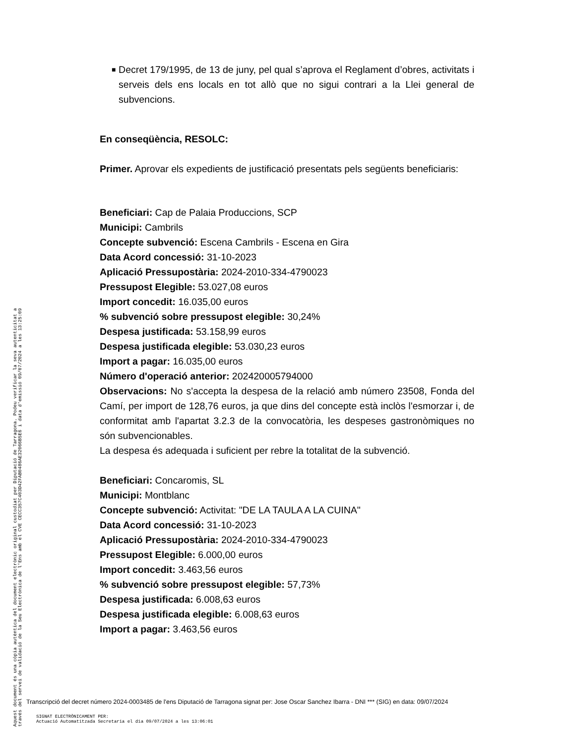■
Decret 179/1995, de 13 de juny, pel qual s’aprova el Reglament d’obres, activitats i serveis dels ens locals en tot allò que no sigui contrari a la Llei general de subvencions.
En conseqüència, RESOLC:
Primer. Aprovar els expedients de justificació presentats pels següents beneficiaris:
Beneficiari: Cap de Palaia Produccions, SCP
Municipi: Cambrils
Concepte subvenció: Escena Cambrils - Escena en Gira
Data Acord concessió: 31-10-2023
Aplicació Pressupostària: 2024-2010-334-4790023
Pressupost Elegible: 53.027,08 euros
Import concedit: 16.035,00 euros
% subvenció sobre pressupost elegible: 30,24%
Despesa justificada: 53.158,99 euros
Despesa justificada elegible: 53.030,23 euros
Import a pagar: 16.035,00 euros
Número d'operació anterior: 202420005794000
Observacions: No s'accepta la despesa de la relació amb número 23508, Fonda del Camí, per import de 128,76 euros, ja que dins del concepte està inclòs l'esmorzar i, de conformitat amb l'apartat 3.2.3 de la convocatòria, les despeses gastronòmiques no són subvencionables.
La despesa és adequada i suficient per rebre la totalitat de la subvenció.
Beneficiari: Concaromis, SL
Municipi: Montblanc
Concepte subvenció: Activitat: "DE LA TAULA A LA CUINA"
Data Acord concessió: 31-10-2023
Aplicació Pressupostària: 2024-2010-334-4790023
Pressupost Elegible: 6.000,00 euros
Import concedit: 3.463,56 euros
% subvenció sobre pressupost elegible: 57,73%
Despesa justificada: 6.008,63 euros
Despesa justificada elegible: 6.008,63 euros
Import a pagar: 3.463,56 euros
Aquest document és una còpia autèntica del document electrònic original custodiat per Diputació de Tarragona. Podeu verificar la seva autenticitat a
través del servei de validació de la Seu Electrònica de l'Ens amb el CVE CECC357C403D42FAB0486AE32066B5E6 i data d'emissió 09/07/2024 a les 13:25:09
Transcripció del decret número 2024-0003485 de l'ens Diputació de Tarragona signat per: Jose Oscar Sanchez Ibarra - DNI *** (SIG) en data: 09/07/2024
SIGNAT ELECTRÒNICAMENT PER:
Actuació Automatitzada Secretaria el dia 09/07/2024 a les 13:06:01